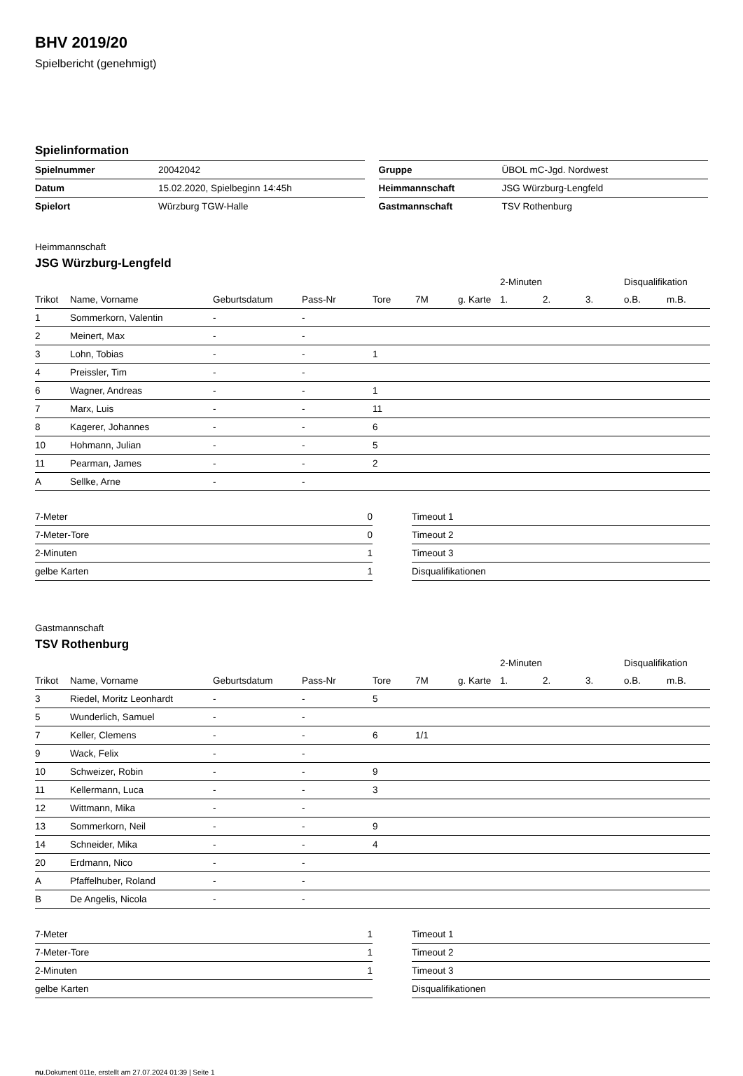BHV 2019/20
Spielbericht (genehmigt)
Spielinformation
| Spielnummer | 20042042 |
| Datum | 15.02.2020, Spielbeginn 14:45h |
| Spielort | Würzburg TGW-Halle |
| Gruppe | ÜBOL mC-Jgd. Nordwest |
| Heimmannschaft | JSG Würzburg-Lengfeld |
| Gastmannschaft | TSV Rothenburg |
Heimmannschaft
JSG Würzburg-Lengfeld
| | | | | | | | 2-Minuten | | | Disqualifikation | |
| --- | --- | --- | --- | --- | --- | --- | --- | --- | --- | --- | --- |
| Trikot | Name, Vorname | Geburtsdatum | Pass-Nr | Tore | 7M | g. Karte | 1. | 2. | 3. | o.B. | m.B. |
| 1 | Sommerkorn, Valentin | - | - | | | | | | | | |
| 2 | Meinert, Max | - | - | | | | | | | | |
| 3 | Lohn, Tobias | - | - | 1 | | | | | | | |
| 4 | Preissler, Tim | - | - | | | | | | | | |
| 6 | Wagner, Andreas | - | - | 1 | | | | | | | |
| 7 | Marx, Luis | - | - | 11 | | | | | | | |
| 8 | Kagerer, Johannes | - | - | 6 | | | | | | | |
| 10 | Hohmann, Julian | - | - | 5 | | | | | | | |
| 11 | Pearman, James | - | - | 2 | | | | | | | |
| A | Sellke, Arne | - | - | | | | | | | | |
| 7-Meter | 0 |
| 7-Meter-Tore | 0 |
| 2-Minuten | 1 |
| gelbe Karten | 1 |
| Timeout 1 |
| Timeout 2 |
| Timeout 3 |
| Disqualifikationen |
Gastmannschaft
TSV Rothenburg
| | | | | | | | 2-Minuten | | | Disqualifikation | |
| --- | --- | --- | --- | --- | --- | --- | --- | --- | --- | --- | --- |
| Trikot | Name, Vorname | Geburtsdatum | Pass-Nr | Tore | 7M | g. Karte | 1. | 2. | 3. | o.B. | m.B. |
| 3 | Riedel, Moritz Leonhardt | - | - | 5 | | | | | | | |
| 5 | Wunderlich, Samuel | - | - | | | | | | | | |
| 7 | Keller, Clemens | - | - | 6 | 1/1 | | | | | | |
| 9 | Wack, Felix | - | - | | | | | | | | |
| 10 | Schweizer, Robin | - | - | 9 | | | | | | | |
| 11 | Kellermann, Luca | - | - | 3 | | | | | | | |
| 12 | Wittmann, Mika | - | - | | | | | | | | |
| 13 | Sommerkorn, Neil | - | - | 9 | | | | | | | |
| 14 | Schneider, Mika | - | - | 4 | | | | | | | |
| 20 | Erdmann, Nico | - | - | | | | | | | | |
| A | Pfaffelhuber, Roland | - | - | | | | | | | | |
| B | De Angelis, Nicola | - | - | | | | | | | | |
| 7-Meter | 1 |
| 7-Meter-Tore | 1 |
| 2-Minuten | 1 |
| gelbe Karten | |
| Timeout 1 |
| Timeout 2 |
| Timeout 3 |
| Disqualifikationen |
nu.Dokument 011e, erstellt am 27.07.2024 01:39 | Seite 1